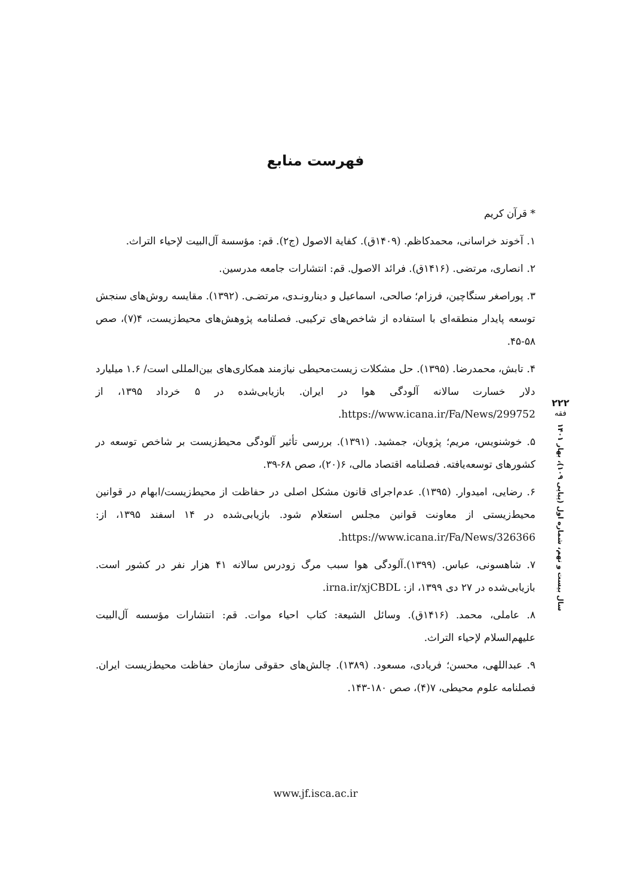فهرست منابع
* قرآن کریم
۱. آخوند خراسانی، محمدکاظم. (۱۴۰۹ق). کفایة الاصول (ج۲). قم: مؤسسة آل‌البیت لإحیاء التراث.
۲. انصاری، مرتضی. (۱۴۱۶ق). فرائد الاصول. قم: انتشارات جامعه مدرسین.
۳. پوراصغر سنگاچین، فرزام؛ صالحی، اسماعیل و دینارونـدی، مرتضـی. (۱۳۹۲). مقایسه روش‌های سنجش توسعه پایدار منطقه‌ای با استفاده از شاخص‌های ترکیبی. فصلنامه پژوهش‌های محیط‌زیست، ۴(۷)، صص ۵۸-۴۵.
۴. تابش، محمدرضا. (۱۳۹۵). حل مشکلات زیست‌محیطی نیازمند همکاری‌های بین‌المللی است/ ۱.۶ میلیارد دلار خسارت سالانه آلودگی هوا در ایران. بازیابی‌شده در ۵ خرداد ۱۳۹۵، از https://www.icana.ir/Fa/News/299752.
۵. خوشنویس، مریم؛ پژویان، جمشید. (۱۳۹۱). بررسی تأثیر آلودگی محیط‌زیست بر شاخص توسعه در کشورهای توسعه‌یافته. فصلنامه اقتصاد مالی، ۶(۲۰)، صص ۶۸-۳۹.
۶. رضایی، امیدوار. (۱۳۹۵). عدم‌اجرای قانون مشکل اصلی در حفاظت از محیط‌زیست/ابهام در قوانین محیط‌زیستی از معاونت قوانین مجلس استعلام شود. بازیابی‌شده در ۱۴ اسفند ۱۳۹۵، از: https://www.icana.ir/Fa/News/326366.
۷. شاهسونی، عباس. (۱۳۹۹).آلودگی هوا سبب مرگ زودرس سالانه ۴۱ هزار نفر در کشور است. بازیابی‌شده در ۲۷ دی ۱۳۹۹، از: irna.ir/xjCBDL.
۸. عاملی، محمد. (۱۴۱۶ق). وسائل الشیعة: کتاب احیاء موات. قم: انتشارات مؤسسه آل‌البیت علیهم‌السلام لإحیاء التراث.
۹. عبداللهی، محسن؛ فریادی، مسعود. (۱۳۸۹). چالش‌های حقوقی سازمان حفاظت محیط‌زیست ایران. فصلنامه علوم محیطی، ۷(۴)، صص ۱۸۰-۱۴۳.
۲۲۲
فقه
سال بیست و نهم، شماره اول (پیاپی ۱۰۹)، بهار ۱۴۰۱
www.jf.isca.ac.ir